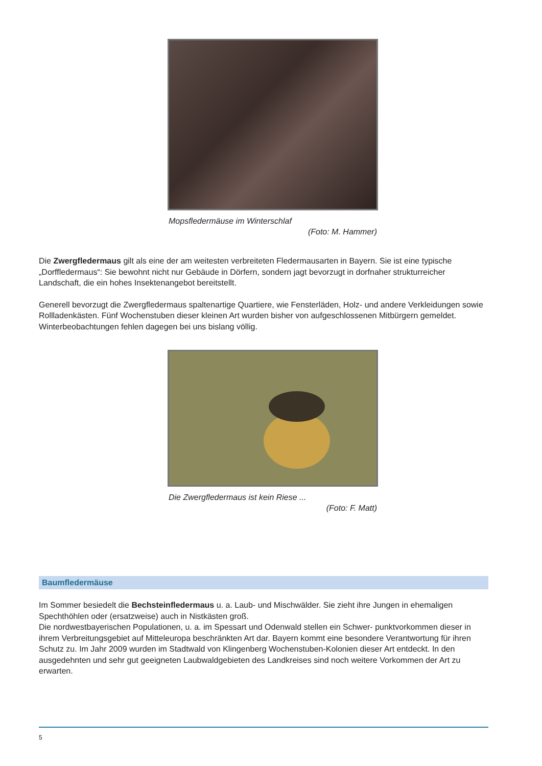Mopsfledermäuse im Winterschlaf
(Foto: M. Hammer)
Die Zwergfledermaus gilt als eine der am weitesten verbreiteten Fledermausarten in Bayern. Sie ist eine typische „Dorffledermaus“: Sie bewohnt nicht nur Gebäude in Dörfern, sondern jagt bevorzugt in dorfnaher strukturreicher Landschaft, die ein hohes Insektenangebot bereitstellt.
Generell bevorzugt die Zwergfledermaus spaltenartige Quartiere, wie Fensterläden, Holz- und andere Verkleidungen sowie Rollladenkästen. Fünf Wochenstuben dieser kleinen Art wurden bisher von aufgeschlossenen Mitbürgern gemeldet. Winterbeobachtungen fehlen dagegen bei uns bislang völlig.
Die Zwergfledermaus ist kein Riese ...
(Foto: F. Matt)
Baumfledermäuse
Im Sommer besiedelt die Bechsteinfledermaus u. a. Laub- und Mischwälder. Sie zieht ihre Jungen in ehemaligen Spechthöhlen oder (ersatzweise) auch in Nistkästen groß.
Die nordwestbayerischen Populationen, u. a. im Spessart und Odenwald stellen ein Schwer- punktvorkommen dieser in ihrem Verbreitungsgebiet auf Mitteleuropa beschränkten Art dar. Bayern kommt eine besondere Verantwortung für ihren Schutz zu. Im Jahr 2009 wurden im Stadtwald von Klingenberg Wochenstuben-Kolonien dieser Art entdeckt. In den ausgedehnten und sehr gut geeigneten Laubwaldgebieten des Landkreises sind noch weitere Vorkommen der Art zu erwarten.
5